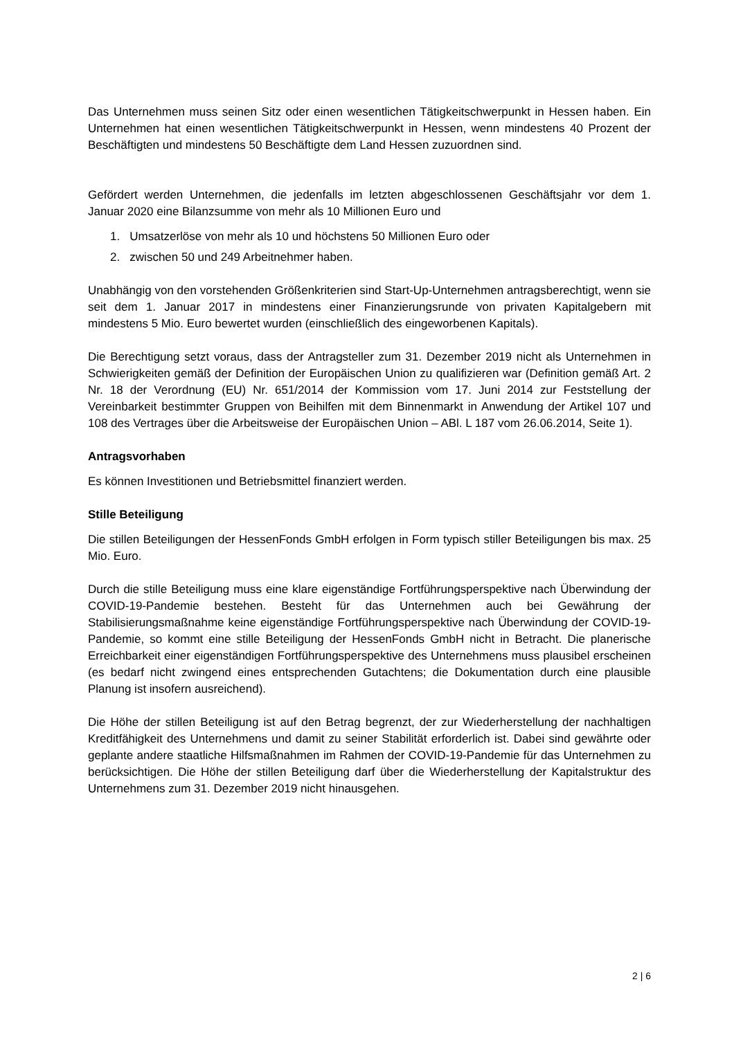Das Unternehmen muss seinen Sitz oder einen wesentlichen Tätigkeitschwerpunkt in Hessen haben. Ein Unternehmen hat einen wesentlichen Tätigkeitschwerpunkt in Hessen, wenn mindestens 40 Prozent der Beschäftigten und mindestens 50 Beschäftigte dem Land Hessen zuzuordnen sind.
Gefördert werden Unternehmen, die jedenfalls im letzten abgeschlossenen Geschäftsjahr vor dem 1. Januar 2020 eine Bilanzsumme von mehr als 10 Millionen Euro und
1. Umsatzerlöse von mehr als 10 und höchstens 50 Millionen Euro oder
2. zwischen 50 und 249 Arbeitnehmer haben.
Unabhängig von den vorstehenden Größenkriterien sind Start-Up-Unternehmen antragsberechtigt, wenn sie seit dem 1. Januar 2017 in mindestens einer Finanzierungsrunde von privaten Kapitalgebern mit mindestens 5 Mio. Euro bewertet wurden (einschließlich des eingeworbenen Kapitals).
Die Berechtigung setzt voraus, dass der Antragsteller zum 31. Dezember 2019 nicht als Unternehmen in Schwierigkeiten gemäß der Definition der Europäischen Union zu qualifizieren war (Definition gemäß Art. 2 Nr. 18 der Verordnung (EU) Nr. 651/2014 der Kommission vom 17. Juni 2014 zur Feststellung der Vereinbarkeit bestimmter Gruppen von Beihilfen mit dem Binnenmarkt in Anwendung der Artikel 107 und 108 des Vertrages über die Arbeitsweise der Europäischen Union – ABl. L 187 vom 26.06.2014, Seite 1).
Antragsvorhaben
Es können Investitionen und Betriebsmittel finanziert werden.
Stille Beteiligung
Die stillen Beteiligungen der HessenFonds GmbH erfolgen in Form typisch stiller Beteiligungen bis max. 25 Mio. Euro.
Durch die stille Beteiligung muss eine klare eigenständige Fortführungsperspektive nach Überwindung der COVID-19-Pandemie bestehen. Besteht für das Unternehmen auch bei Gewährung der Stabilisierungsmaßnahme keine eigenständige Fortführungsperspektive nach Überwindung der COVID-19-Pandemie, so kommt eine stille Beteiligung der HessenFonds GmbH nicht in Betracht. Die planerische Erreichbarkeit einer eigenständigen Fortführungsperspektive des Unternehmens muss plausibel erscheinen (es bedarf nicht zwingend eines entsprechenden Gutachtens; die Dokumentation durch eine plausible Planung ist insofern ausreichend).
Die Höhe der stillen Beteiligung ist auf den Betrag begrenzt, der zur Wiederherstellung der nachhaltigen Kreditfähigkeit des Unternehmens und damit zu seiner Stabilität erforderlich ist. Dabei sind gewährte oder geplante andere staatliche Hilfsmaßnahmen im Rahmen der COVID-19-Pandemie für das Unternehmen zu berücksichtigen. Die Höhe der stillen Beteiligung darf über die Wiederherstellung der Kapitalstruktur des Unternehmens zum 31. Dezember 2019 nicht hinausgehen.
2 | 6